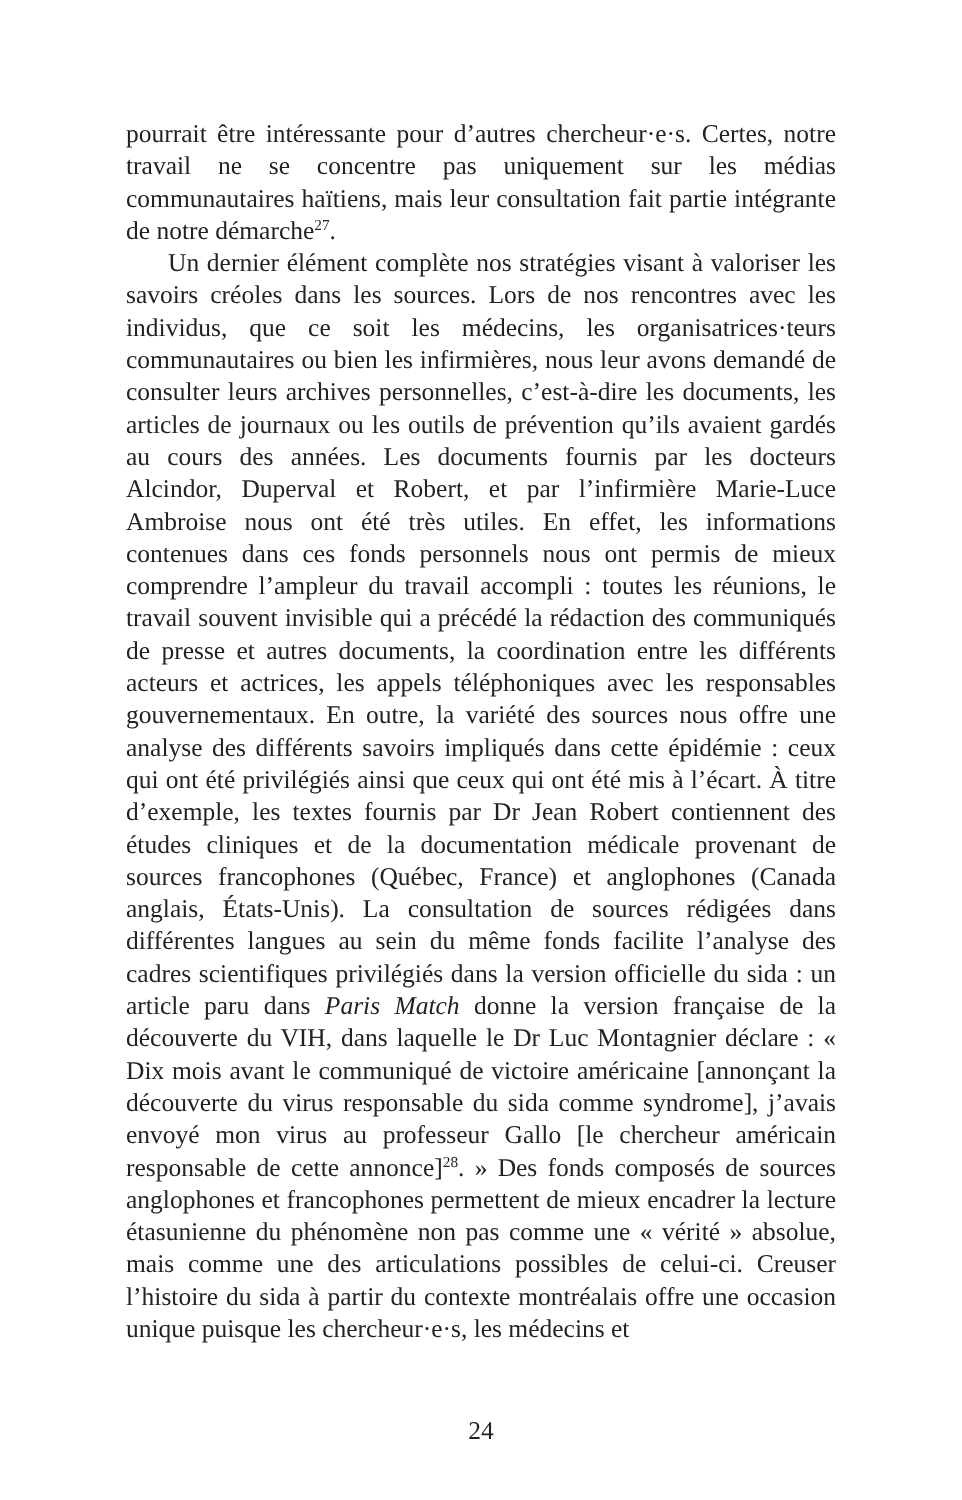pourrait être intéressante pour d’autres chercheur·e·s. Certes, notre travail ne se concentre pas uniquement sur les médias communautaires haïtiens, mais leur consultation fait partie intégrante de notre démarche<sup>27</sup>.
Un dernier élément complète nos stratégies visant à valoriser les savoirs créoles dans les sources. Lors de nos rencontres avec les individus, que ce soit les médecins, les organisatrices·teurs communautaires ou bien les infirmières, nous leur avons demandé de consulter leurs archives personnelles, c’est-à-dire les documents, les articles de journaux ou les outils de prévention qu’ils avaient gardés au cours des années. Les documents fournis par les docteurs Alcindor, Duperval et Robert, et par l’infirmière Marie-Luce Ambroise nous ont été très utiles. En effet, les informations contenues dans ces fonds personnels nous ont permis de mieux comprendre l’ampleur du travail accompli : toutes les réunions, le travail souvent invisible qui a précédé la rédaction des communiqués de presse et autres documents, la coordination entre les différents acteurs et actrices, les appels téléphoniques avec les responsables gouvernementaux. En outre, la variété des sources nous offre une analyse des différents savoirs impliqués dans cette épidémie : ceux qui ont été privilégiés ainsi que ceux qui ont été mis à l’écart. À titre d’exemple, les textes fournis par Dr Jean Robert contiennent des études cliniques et de la documentation médicale provenant de sources francophones (Québec, France) et anglophones (Canada anglais, États-Unis). La consultation de sources rédigées dans différentes langues au sein du même fonds facilite l’analyse des cadres scientifiques privilégiés dans la version officielle du sida : un article paru dans Paris Match donne la version française de la découverte du VIH, dans laquelle le Dr Luc Montagnier déclare : « Dix mois avant le communiqué de victoire américaine [annonçant la découverte du virus responsable du sida comme syndrome], j’avais envoyé mon virus au professeur Gallo [le chercheur américain responsable de cette annonce]<sup>28</sup>. » Des fonds composés de sources anglophones et francophones permettent de mieux encadrer la lecture étasunienne du phénomène non pas comme une « vérité » absolue, mais comme une des articulations possibles de celui-ci. Creuser l’histoire du sida à partir du contexte montréalais offre une occasion unique puisque les chercheur·e·s, les médecins et
24